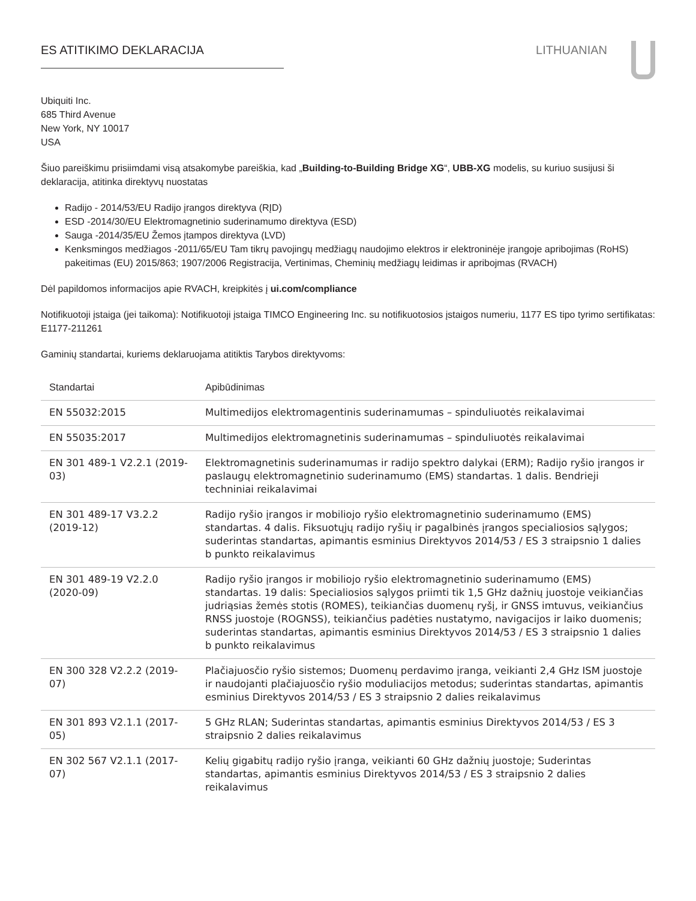ES ATITIKIMO DEKLARACIJA LITHUANIAN
Ubiquiti Inc.
685 Third Avenue
New York, NY 10017
USA
Šiuo pareiškimu prisiimdami visą atsakomybe pareiškia, kad „Building-to-Building Bridge XG“, UBB-XG modelis, su kuriuo susijusi ši deklaracija, atitinka direktyvų nuostatas
Radijo - 2014/53/EU Radijo įrangos direktyva (RĮD)
ESD -2014/30/EU Elektromagnetinio suderinamumo direktyva (ESD)
Sauga -2014/35/EU Žemos įtampos direktyva (LVD)
Kenksmingos medžiagos -2011/65/EU Tam tikrų pavojingų medžiagų naudojimo elektros ir elektroninėje įrangoje apribojimas (RoHS) pakeitimas (EU) 2015/863; 1907/2006 Registracija, Vertinimas, Cheminių medžiagų leidimas ir apribojmas (RVACH)
Dėl papildomos informacijos apie RVACH, kreipkitės į ui.com/compliance
Notifikuotoji įstaiga (jei taikoma): Notifikuotoji įstaiga TIMCO Engineering Inc. su notifikuotosios įstaigos numeriu, 1177 ES tipo tyrimo sertifikatas: E1177-211261
Gaminių standartai, kuriems deklaruojama atitiktis Tarybos direktyvoms:
| Standartai | Apibūdinimas |
| --- | --- |
| EN 55032:2015 | Multimedijos elektromagentinis suderinamumas – spinduliuotės reikalavimai |
| EN 55035:2017 | Multimedijos elektromagnetinis suderinamumas – spinduliuotės reikalavimai |
| EN 301 489-1 V2.2.1 (2019-03) | Elektromagnetinis suderinamumas ir radijo spektro dalykai (ERM); Radijo ryšio įrangos ir paslaugų elektromagnetinio suderinamumo (EMS) standartas. 1 dalis. Bendrieji techniniai reikalavimai |
| EN 301 489-17 V3.2.2 (2019-12) | Radijo ryšio įrangos ir mobiliojo ryšio elektromagnetinio suderinamumo (EMS) standartas. 4 dalis. Fiksuotųjų radijo ryšių ir pagalbinės įrangos specialiosios sąlygos; suderintas standartas, apimantis esminius Direktyvos 2014/53 / ES 3 straipsnio 1 dalies b punkto reikalavimus |
| EN 301 489-19 V2.2.0 (2020-09) | Radijo ryšio įrangos ir mobiliojo ryšio elektromagnetinio suderinamumo (EMS) standartas. 19 dalis: Specialiosios sąlygos priimti tik 1,5 GHz dažnių juostoje veikiančias judriąsias žemės stotis (ROMES), teikiančias duomenų ryšį, ir GNSS imtuvus, veikiančius RNSS juostoje (ROGNSS), teikiančius padėties nustatymo, navigacijos ir laiko duomenis; suderintas standartas, apimantis esminius Direktyvos 2014/53 / ES 3 straipsnio 1 dalies b punkto reikalavimus |
| EN 300 328 V2.2.2 (2019-07) | Plačiajuosčio ryšio sistemos; Duomenų perdavimo įranga, veikianti 2,4 GHz ISM juostoje ir naudojanti plačiajuosčio ryšio moduliacijos metodus; suderintas standartas, apimantis esminius Direktyvos 2014/53 / ES 3 straipsnio 2 dalies reikalavimus |
| EN 301 893 V2.1.1 (2017-05) | 5 GHz RLAN; Suderintas standartas, apimantis esminius Direktyvos 2014/53 / ES 3 straipsnio 2 dalies reikalavimus |
| EN 302 567 V2.1.1 (2017-07) | Kelių gigabitų radijo ryšio įranga, veikianti 60 GHz dažnių juostoje; Suderintas standartas, apimantis esminius Direktyvos 2014/53 / ES 3 straipsnio 2 dalies reikalavimus |